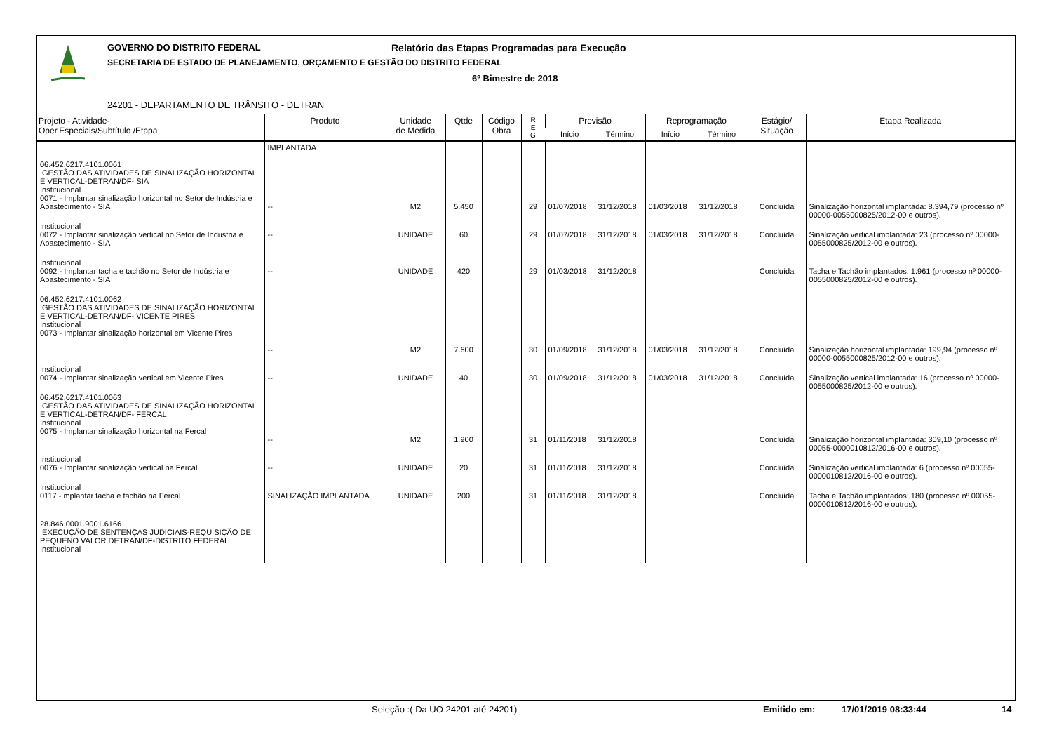GOVERNO DO DISTRITO FEDERAL
Relatório das Etapas Programadas para Execução
SECRETARIA DE ESTADO DE PLANEJAMENTO, ORÇAMENTO E GESTÃO DO DISTRITO FEDERAL
6º Bimestre de 2018
24201 - DEPARTAMENTO DE TRÂNSITO - DETRAN
| Projeto - Atividade- Oper.Especiais/Subtítulo /Etapa | Produto | Unidade de Medida | Qtde | Código Obra | R E G | Previsão | | Reprogramação | | Estágio/ Situação | Etapa Realizada |
| --- | --- | --- | --- | --- | --- | --- | --- | --- | --- | --- | --- |
| | | | | | | Início | Término | Início | Término | | |
| 06.452.6217.4101.0061 GESTÃO DAS ATIVIDADES DE SINALIZAÇÃO HORIZONTAL E VERTICAL-DETRAN/DF- SIA Institucional 0071 - Implantar sinalização horizontal no Setor de Indústria e Abastecimento - SIA | IMPLANTADA -- | M2 | 5.450 | | 29 | 01/07/2018 | 31/12/2018 | 01/03/2018 | 31/12/2018 | Concluída | Sinalização horizontal implantada: 8.394,79 (processo nº 00000-0055000825/2012-00 e outros). |
| Institucional 0072 - Implantar sinalização vertical no Setor de Indústria e Abastecimento - SIA | -- | UNIDADE | 60 | | 29 | 01/07/2018 | 31/12/2018 | 01/03/2018 | 31/12/2018 | Concluída | Sinalização vertical implantada: 23 (processo nº 00000-0055000825/2012-00 e outros). |
| Institucional 0092 - Implantar tacha e tachão no Setor de Indústria e Abastecimento - SIA | -- | UNIDADE | 420 | | 29 | 01/03/2018 | 31/12/2018 | | | Concluída | Tacha e Tachão implantados: 1.961 (processo nº 00000-0055000825/2012-00 e outros). |
| 06.452.6217.4101.0062 GESTÃO DAS ATIVIDADES DE SINALIZAÇÃO HORIZONTAL E VERTICAL-DETRAN/DF- VICENTE PIRES Institucional 0073 - Implantar sinalização horizontal em Vicente Pires | -- | M2 | 7.600 | | 30 | 01/09/2018 | 31/12/2018 | 01/03/2018 | 31/12/2018 | Concluída | Sinalização horizontal implantada: 199,94 (processo nº 00000-0055000825/2012-00 e outros). |
| Institucional 0074 - Implantar sinalização vertical em Vicente Pires | -- | UNIDADE | 40 | | 30 | 01/09/2018 | 31/12/2018 | 01/03/2018 | 31/12/2018 | Concluída | Sinalização vertical implantada: 16 (processo nº 00000-0055000825/2012-00 e outros). |
| 06.452.6217.4101.0063 GESTÃO DAS ATIVIDADES DE SINALIZAÇÃO HORIZONTAL E VERTICAL-DETRAN/DF- FERCAL Institucional 0075 - Implantar sinalização horizontal na Fercal | -- | M2 | 1.900 | | 31 | 01/11/2018 | 31/12/2018 | | | Concluída | Sinalização horizontal implantada: 309,10 (processo nº 00055-0000010812/2016-00 e outros). |
| Institucional 0076 - Implantar sinalização vertical na Fercal | -- | UNIDADE | 20 | | 31 | 01/11/2018 | 31/12/2018 | | | Concluída | Sinalização vertical implantada: 6 (processo nº 00055-0000010812/2016-00 e outros). |
| Institucional 0117 - mplantar tacha e tachão na Fercal | SINALIZAÇÃO IMPLANTADA | UNIDADE | 200 | | 31 | 01/11/2018 | 31/12/2018 | | | Concluída | Tacha e Tachão implantados: 180 (processo nº 00055-0000010812/2016-00 e outros). |
| 28.846.0001.9001.6166 EXECUÇÃO DE SENTENÇAS JUDICIAIS-REQUISIÇÃO DE PEQUENO VALOR DETRAN/DF-DISTRITO FEDERAL Institucional | | | | | | | | | | | |
Seleção :( Da UO 24201 até 24201) Emitido em: 17/01/2019 08:33:44 14